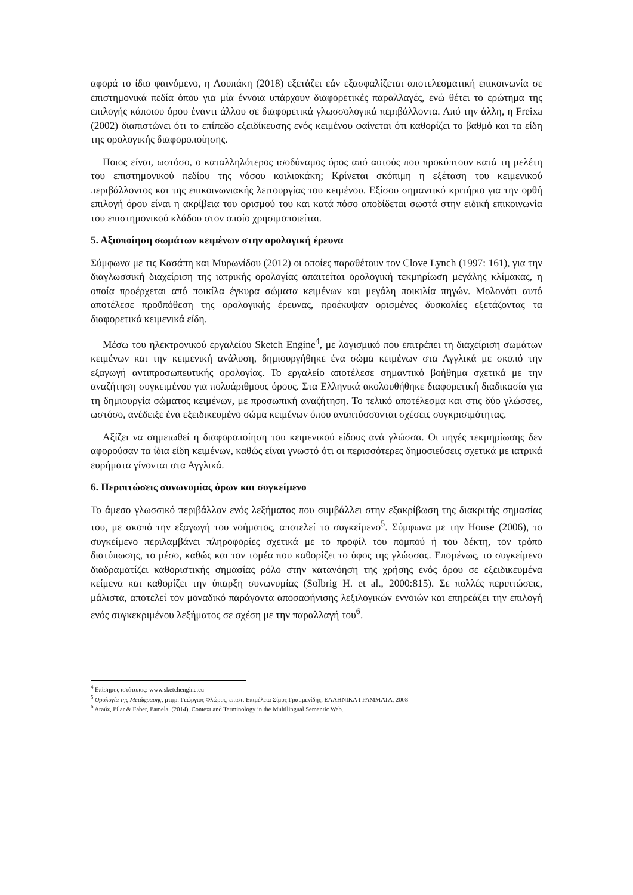αφορά το ίδιο φαινόμενο, η Λουπάκη (2018) εξετάζει εάν εξασφαλίζεται αποτελεσματική επικοινωνία σε επιστημονικά πεδία όπου για μία έννοια υπάρχουν διαφορετικές παραλλαγές, ενώ θέτει το ερώτημα της επιλογής κάποιου όρου έναντι άλλου σε διαφορετικά γλωσσολογικά περιβάλλοντα. Από την άλλη, η Freixa (2002) διαπιστώνει ότι το επίπεδο εξειδίκευσης ενός κειμένου φαίνεται ότι καθορίζει το βαθμό και τα είδη της ορολογικής διαφοροποίησης.
Ποιος είναι, ωστόσο, ο καταλληλότερος ισοδύναμος όρος από αυτούς που προκύπτουν κατά τη μελέτη του επιστημονικού πεδίου της νόσου κοιλιοκάκη; Κρίνεται σκόπιμη η εξέταση του κειμενικού περιβάλλοντος και της επικοινωνιακής λειτουργίας του κειμένου. Εξίσου σημαντικό κριτήριο για την ορθή επιλογή όρου είναι η ακρίβεια του ορισμού του και κατά πόσο αποδίδεται σωστά στην ειδική επικοινωνία του επιστημονικού κλάδου στον οποίο χρησιμοποιείται.
5. Αξιοποίηση σωμάτων κειμένων στην ορολογική έρευνα
Σύμφωνα με τις Κασάπη και Μυρωνίδου (2012) οι οποίες παραθέτουν τον Clove Lynch (1997: 161), για την διαγλωσσική διαχείριση της ιατρικής ορολογίας απαιτείται ορολογική τεκμηρίωση μεγάλης κλίμακας, η οποία προέρχεται από ποικίλα έγκυρα σώματα κειμένων και μεγάλη ποικιλία πηγών. Μολονότι αυτό αποτέλεσε προϋπόθεση της ορολογικής έρευνας, προέκυψαν ορισμένες δυσκολίες εξετάζοντας τα διαφορετικά κειμενικά είδη.
Μέσω του ηλεκτρονικού εργαλείου Sketch Engine<sup>4</sup>, με λογισμικό που επιτρέπει τη διαχείριση σωμάτων κειμένων και την κειμενική ανάλυση, δημιουργήθηκε ένα σώμα κειμένων στα Αγγλικά με σκοπό την εξαγωγή αντιπροσωπευτικής ορολογίας. Το εργαλείο αποτέλεσε σημαντικό βοήθημα σχετικά με την αναζήτηση συγκειμένου για πολυάριθμους όρους. Στα Ελληνικά ακολουθήθηκε διαφορετική διαδικασία για τη δημιουργία σώματος κειμένων, με προσωπική αναζήτηση. Το τελικό αποτέλεσμα και στις δύο γλώσσες, ωστόσο, ανέδειξε ένα εξειδικευμένο σώμα κειμένων όπου αναπτύσσονται σχέσεις συγκρισιμότητας.
Αξίζει να σημειωθεί η διαφοροποίηση του κειμενικού είδους ανά γλώσσα. Οι πηγές τεκμηρίωσης δεν αφορούσαν τα ίδια είδη κειμένων, καθώς είναι γνωστό ότι οι περισσότερες δημοσιεύσεις σχετικά με ιατρικά ευρήματα γίνονται στα Αγγλικά.
6. Περιπτώσεις συνωνυμίας όρων και συγκείμενο
Το άμεσο γλωσσικό περιβάλλον ενός λεξήματος που συμβάλλει στην εξακρίβωση της διακριτής σημασίας του, με σκοπό την εξαγωγή του νοήματος, αποτελεί το συγκείμενο<sup>5</sup>. Σύμφωνα με την House (2006), το συγκείμενο περιλαμβάνει πληροφορίες σχετικά με το προφίλ του πομπού ή του δέκτη, τον τρόπο διατύπωσης, το μέσο, καθώς και τον τομέα που καθορίζει το ύφος της γλώσσας. Επομένως, το συγκείμενο διαδραματίζει καθοριστικής σημασίας ρόλο στην κατανόηση της χρήσης ενός όρου σε εξειδικευμένα κείμενα και καθορίζει την ύπαρξη συνωνυμίας (Solbrig H. et al., 2000:815). Σε πολλές περιπτώσεις, μάλιστα, αποτελεί τον μοναδικό παράγοντα αποσαφήνισης λεξιλογικών εννοιών και επηρεάζει την επιλογή ενός συγκεκριμένου λεξήματος σε σχέση με την παραλλαγή του<sup>6</sup>.
<sup>4</sup> Επίσημος ιστότοπος: www.sketchengine.eu
<sup>5</sup> Ορολογία της Μετάφρασης, μτφρ. Γεώργιος Φλώρος, επιστ. Επιμέλεια Σίμος Γραμμενίδης, ΕΛΛΗΝΙΚΑ ΓΡΑΜΜΑΤΑ, 2008
<sup>6</sup> Araúz, Pilar & Faber, Pamela. (2014). Context and Terminology in the Multilingual Semantic Web.